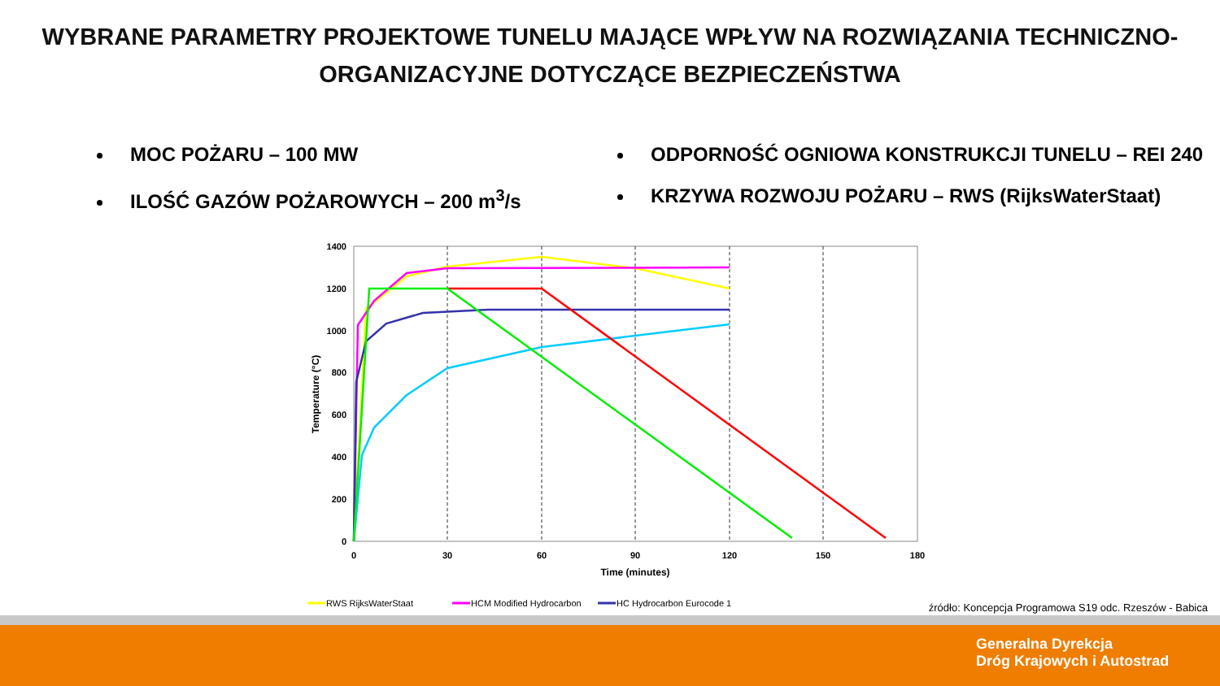WYBRANE PARAMETRY PROJEKTOWE TUNELU MAJĄCE WPŁYW NA ROZWIĄZANIA TECHNICZNO-
ORGANIZACYJNE DOTYCZĄCE BEZPIECZEŃSTWA
MOC POŻARU – 100 MW
ILOŚĆ GAZÓW POŻAROWYCH – 200 m<sup>3</sup>/s
ODPORNOŚĆ OGNIOWA KONSTRUKCJI TUNELU – REI 240
KRZYWA ROZWOJU POŻARU – RWS (RijksWaterStaat)
1400
1200
1000
800
600
400
200
0
0
30
60
90
120
150
180
Time (minutes)
Temperature (°C)
RWS RijksWaterStaat
HCM Modified Hydrocarbon
HC Hydrocarbon Eurocode 1
źródło: Koncepcja Programowa S19 odc. Rzeszów - Babica
Generalna Dyrekcja
Dróg Krajowych i Autostrad